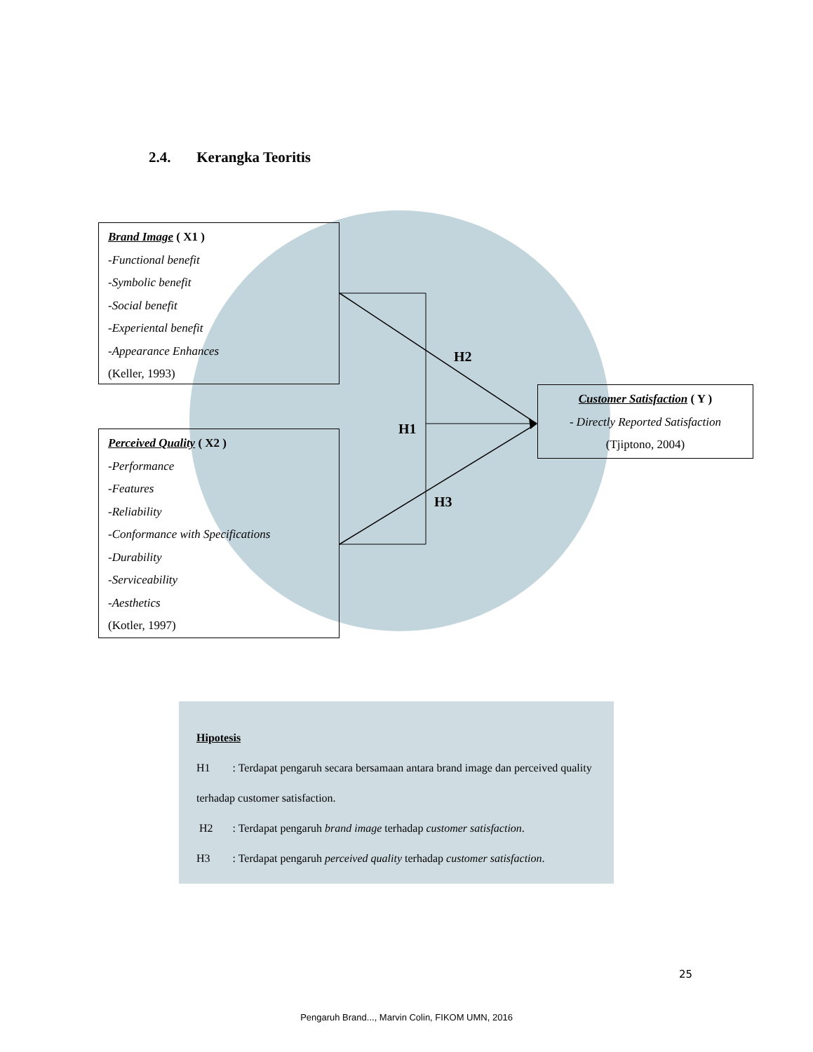2.4. Kerangka Teoritis
Brand Image ( X1 )
-Functional benefit
-Symbolic benefit
-Social benefit
-Experiental benefit
-Appearance Enhances
(Keller, 1993)
H2
Customer Satisfaction ( Y )
- Directly Reported Satisfaction
(Tjiptono, 2004)
H1
Perceived Quality ( X2 )
-Performance
-Features
-Reliability
-Conformance with Specifications
-Durability
-Serviceability
-Aesthetics
(Kotler, 1997)
H3
Hipotesis
H1 : Terdapat pengaruh secara bersamaan antara brand image dan perceived quality
terhadap customer satisfaction.
H2 : Terdapat pengaruh brand image terhadap customer satisfaction.
H3 : Terdapat pengaruh perceived quality terhadap customer satisfaction.
25
Pengaruh Brand..., Marvin Colin, FIKOM UMN, 2016